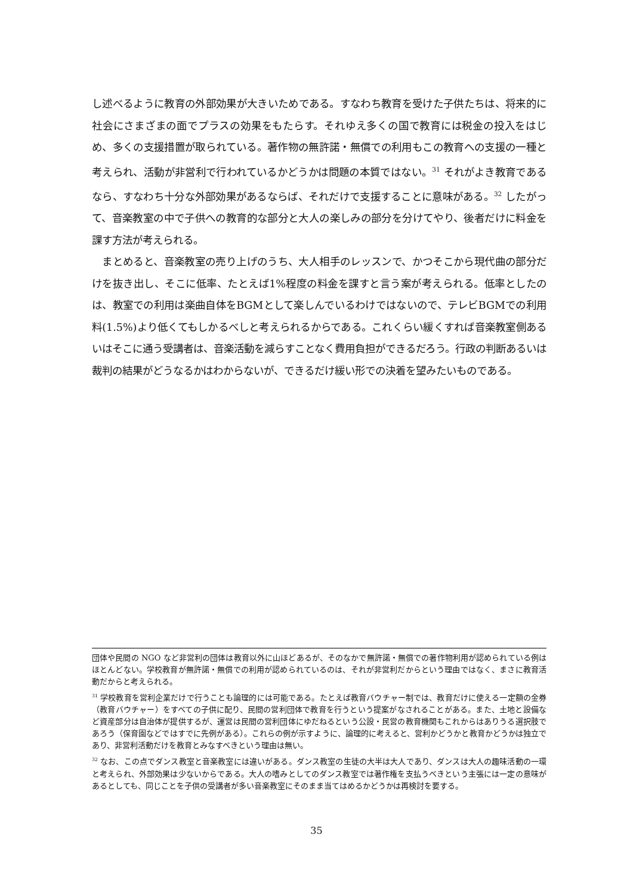し述べるように教育の外部効果が大きいためである。すなわち教育を受けた子供たちは、将来的に社会にさまざまの面でプラスの効果をもたらす。それゆえ多くの国で教育には税金の投入をはじめ、多くの支援措置が取られている。著作物の無許諾・無償での利用もこの教育への支援の一種と考えられ、活動が非営利で行われているかどうかは問題の本質ではない。<sup>31</sup> それがよき教育であるなら、すなわち十分な外部効果があるならば、それだけで支援することに意味がある。<sup>32</sup> したがって、音楽教室の中で子供への教育的な部分と大人の楽しみの部分を分けてやり、後者だけに料金を課す方法が考えられる。
　まとめると、音楽教室の売り上げのうち、大人相手のレッスンで、かつそこから現代曲の部分だけを抜き出し、そこに低率、たとえば1%程度の料金を課すと言う案が考えられる。低率としたのは、教室での利用は楽曲自体をBGMとして楽しんでいるわけではないので、テレビBGMでの利用料(1.5%)より低くてもしかるべしと考えられるからである。これくらい緩くすれば音楽教室側あるいはそこに通う受講者は、音楽活動を減らすことなく費用負担ができるだろう。行政の判断あるいは裁判の結果がどうなるかはわからないが、できるだけ緩い形での決着を望みたいものである。
団体や民間の NGO など非営利の団体は教育以外に山ほどあるが、そのなかで無許諾・無償での著作物利用が認められている例はほとんどない。学校教育が無許諾・無償での利用が認められているのは、それが非営利だからという理由ではなく、まさに教育活動だからと考えられる。
<sup>31</sup> 学校教育を営利企業だけで行うことも論理的には可能である。たとえば教育バウチャー制では、教育だけに使える一定額の金券（教育バウチャー）をすべての子供に配り、民間の営利団体で教育を行うという提案がなされることがある。また、土地と設備など資産部分は自治体が提供するが、運営は民間の営利団体にゆだねるという公設・民営の教育機関もこれからはありうる選択肢であろう（保育園などではすでに先例がある）。これらの例が示すように、論理的に考えると、営利かどうかと教育かどうかは独立であり、非営利活動だけを教育とみなすべきという理由は無い。
<sup>32</sup> なお、この点でダンス教室と音楽教室には違いがある。ダンス教室の生徒の大半は大人であり、ダンスは大人の趣味活動の一環と考えられ、外部効果は少ないからである。大人の嗜みとしてのダンス教室では著作権を支払うべきという主張には一定の意味があるとしても、同じことを子供の受講者が多い音楽教室にそのまま当てはめるかどうかは再検討を要する。
35